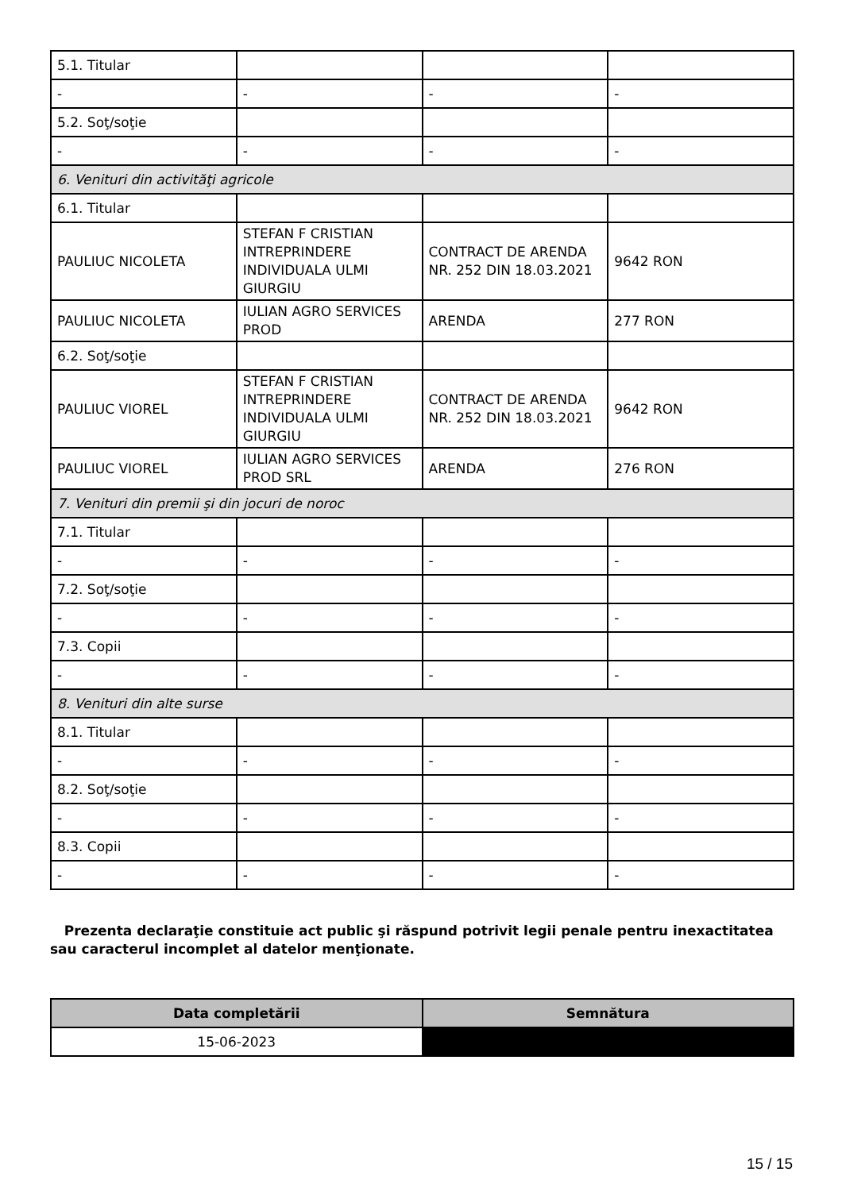| 5.1. Titular | | | |
| - | - | - | - |
| 5.2. Soţ/soţie | | | |
| - | - | - | - |
| 6. Venituri din activităţi agricole | | | |
| 6.1. Titular | | | |
| PAULIUC NICOLETA | STEFAN F CRISTIAN INTREPRINDERE INDIVIDUALA ULMI GIURGIU | CONTRACT DE ARENDA NR. 252 DIN 18.03.2021 | 9642 RON |
| PAULIUC NICOLETA | IULIAN AGRO SERVICES PROD | ARENDA | 277 RON |
| 6.2. Soţ/soţie | | | |
| PAULIUC VIOREL | STEFAN F CRISTIAN INTREPRINDERE INDIVIDUALA ULMI GIURGIU | CONTRACT DE ARENDA NR. 252 DIN 18.03.2021 | 9642 RON |
| PAULIUC VIOREL | IULIAN AGRO SERVICES PROD SRL | ARENDA | 276 RON |
| 7. Venituri din premii şi din jocuri de noroc | | | |
| 7.1. Titular | | | |
| - | - | - | - |
| 7.2. Soţ/soţie | | | |
| - | - | - | - |
| 7.3. Copii | | | |
| - | - | - | - |
| 8. Venituri din alte surse | | | |
| 8.1. Titular | | | |
| - | - | - | - |
| 8.2. Soţ/soţie | | | |
| - | - | - | - |
| 8.3. Copii | | | |
| - | - | - | - |
Prezenta declaraţie constituie act public şi răspund potrivit legii penale pentru inexactitatea sau caracterul incomplet al datelor menţionate.
| Data completării | Semnătura |
| --- | --- |
| 15-06-2023 | |
15 / 15